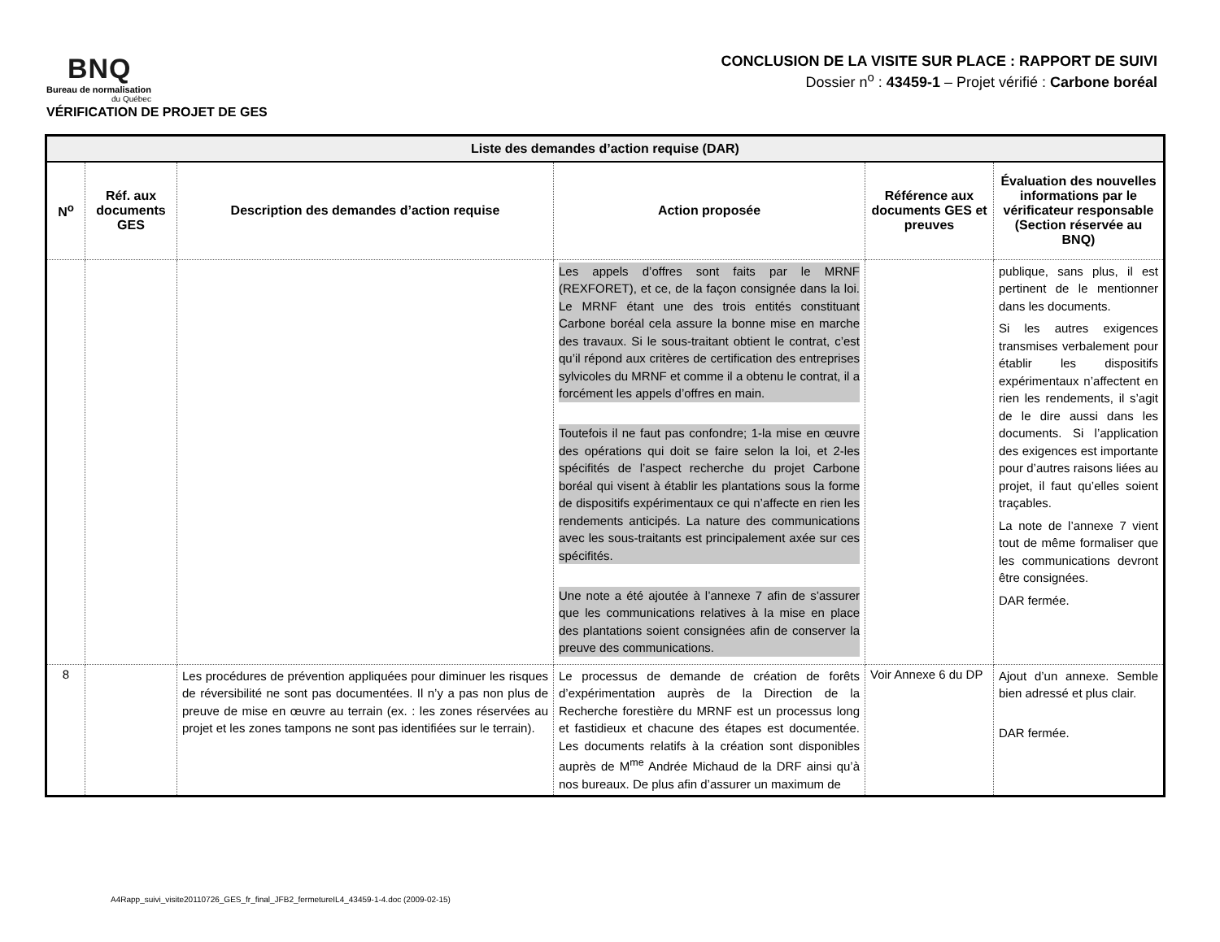BNQ
Bureau de normalisation
du Québec
VÉRIFICATION DE PROJET DE GES
CONCLUSION DE LA VISITE SUR PLACE : RAPPORT DE SUIVI
Dossier n<sup>o</sup> : 43459-1 – Projet vérifié : Carbone boréal
| Liste des demandes d’action requise (DAR) | | | | | |
| --- | --- | --- | --- | --- | --- |
| N<sup>o</sup> | Réf. aux documents GES | Description des demandes d’action requise | Action proposée | Référence aux documents GES et preuves | Évaluation des nouvelles informations par le vérificateur responsable (Section réservée au BNQ) |
| | | | Les appels d’offres sont faits par le MRNF (REXFORET), et ce, de la façon consignée dans la loi. Le MRNF étant une des trois entités constituant Carbone boréal cela assure la bonne mise en marche des travaux. Si le sous-traitant obtient le contrat, c’est qu’il répond aux critères de certification des entreprises sylvicoles du MRNF et comme il a obtenu le contrat, il a forcément les appels d’offres en main. Toutefois il ne faut pas confondre; 1-la mise en œuvre des opérations qui doit se faire selon la loi, et 2-les spécifités de l’aspect recherche du projet Carbone boréal qui visent à établir les plantations sous la forme de dispositifs expérimentaux ce qui n’affecte en rien les rendements anticipés. La nature des communications avec les sous-traitants est principalement axée sur ces spécifités. Une note a été ajoutée à l’annexe 7 afin de s’assurer que les communications relatives à la mise en place des plantations soient consignées afin de conserver la preuve des communications. | | publique, sans plus, il est pertinent de le mentionner dans les documents. Si les autres exigences transmises verbalement pour établir les dispositifs expérimentaux n’affectent en rien les rendements, il s’agit de le dire aussi dans les documents. Si l’application des exigences est importante pour d’autres raisons liées au projet, il faut qu’elles soient traçables. La note de l’annexe 7 vient tout de même formaliser que les communications devront être consignées. DAR fermée. |
| 8 | | Les procédures de prévention appliquées pour diminuer les risques de réversibilité ne sont pas documentées. Il n’y a pas non plus de preuve de mise en œuvre au terrain (ex. : les zones réservées au projet et les zones tampons ne sont pas identifiées sur le terrain). | Le processus de demande de création de forêts d’expérimentation auprès de la Direction de la Recherche forestière du MRNF est un processus long et fastidieux et chacune des étapes est documentée. Les documents relatifs à la création sont disponibles auprès de M<sup>me</sup> Andrée Michaud de la DRF ainsi qu’à nos bureaux. De plus afin d’assurer un maximum de | Voir Annexe 6 du DP | Ajout d’un annexe. Semble bien adressé et plus clair. DAR fermée. |
A4Rapp_suivi_visite20110726_GES_fr_final_JFB2_fermetureIL4_43459-1-4.doc (2009-02-15)